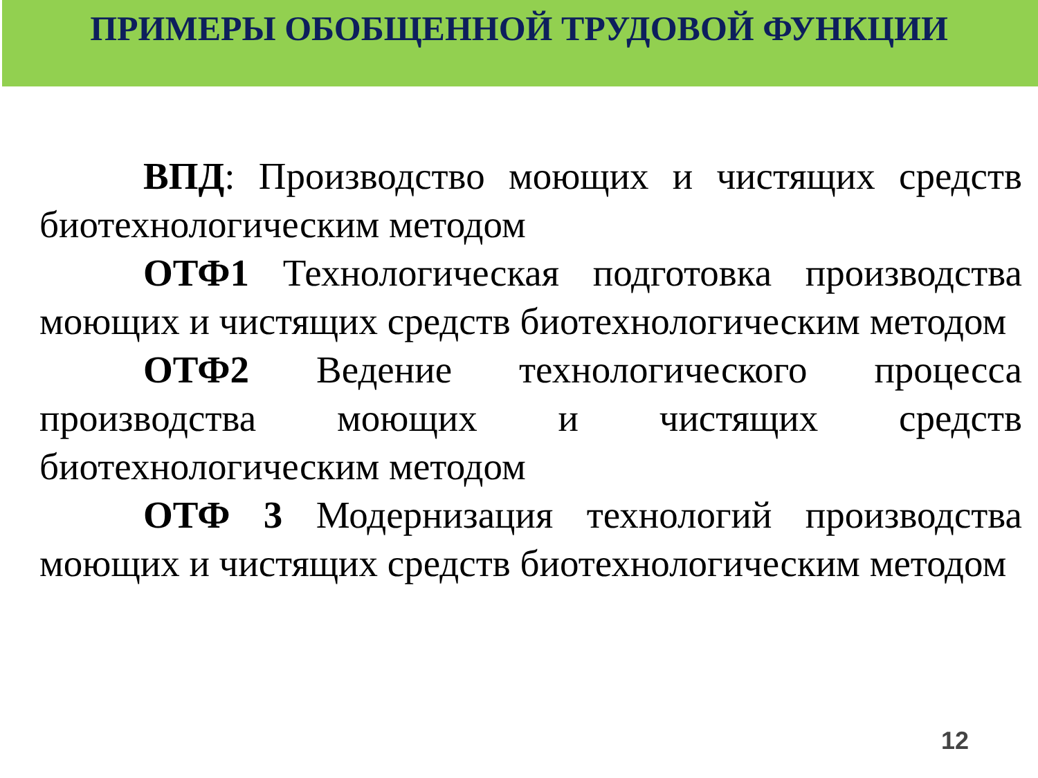ПРИМЕРЫ ОБОБЩЕННОЙ ТРУДОВОЙ ФУНКЦИИ
ВПД: Производство моющих и чистящих средств биотехнологическим методом
ОТФ1 Технологическая подготовка производства моющих и чистящих средств биотехнологическим методом
ОТФ2 Ведение технологического процесса производства моющих и чистящих средств биотехнологическим методом
ОТФ 3 Модернизация технологий производства моющих и чистящих средств биотехнологическим методом
12